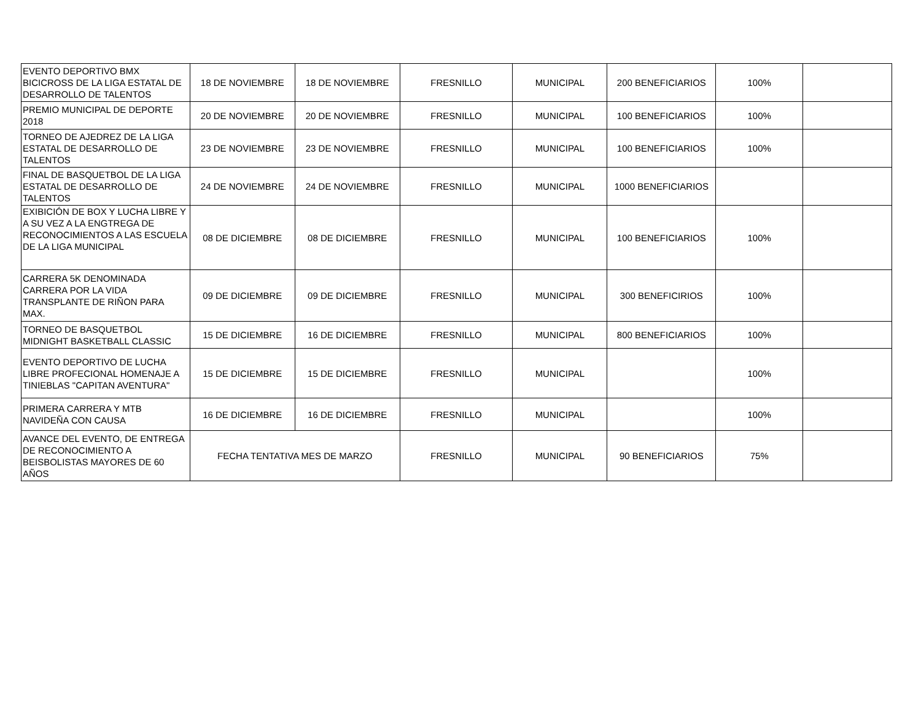| EVENTO DEPORTIVO BMX BICICROSS DE LA LIGA ESTATAL DE DESARROLLO DE TALENTOS | 18 DE NOVIEMBRE | 18 DE NOVIEMBRE | FRESNILLO | MUNICIPAL | 200 BENEFICIARIOS | 100% | |
| PREMIO MUNICIPAL DE DEPORTE 2018 | 20 DE NOVIEMBRE | 20 DE NOVIEMBRE | FRESNILLO | MUNICIPAL | 100 BENEFICIARIOS | 100% | |
| TORNEO DE AJEDREZ DE LA LIGA ESTATAL DE DESARROLLO DE TALENTOS | 23 DE NOVIEMBRE | 23 DE NOVIEMBRE | FRESNILLO | MUNICIPAL | 100 BENEFICIARIOS | 100% | |
| FINAL DE BASQUETBOL DE LA LIGA ESTATAL DE DESARROLLO DE TALENTOS | 24 DE NOVIEMBRE | 24 DE NOVIEMBRE | FRESNILLO | MUNICIPAL | 1000 BENEFICIARIOS | | |
| EXIBICIÓN DE BOX Y LUCHA LIBRE Y A SU VEZ A LA ENGTREGA DE RECONOCIMIENTOS A LAS ESCUELA DE LA LIGA MUNICIPAL | 08 DE DICIEMBRE | 08 DE DICIEMBRE | FRESNILLO | MUNICIPAL | 100 BENEFICIARIOS | 100% | |
| CARRERA 5K DENOMINADA CARRERA POR LA VIDA TRANSPLANTE DE RIÑON PARA MAX. | 09 DE DICIEMBRE | 09 DE DICIEMBRE | FRESNILLO | MUNICIPAL | 300 BENEFICIRIOS | 100% | |
| TORNEO DE BASQUETBOL MIDNIGHT BASKETBALL CLASSIC | 15 DE DICIEMBRE | 16 DE DICIEMBRE | FRESNILLO | MUNICIPAL | 800 BENEFICIARIOS | 100% | |
| EVENTO DEPORTIVO DE LUCHA LIBRE PROFECIONAL HOMENAJE A TINIEBLAS "CAPITAN AVENTURA" | 15 DE DICIEMBRE | 15 DE DICIEMBRE | FRESNILLO | MUNICIPAL | | 100% | |
| PRIMERA CARRERA Y MTB NAVIDEÑA CON CAUSA | 16 DE DICIEMBRE | 16 DE DICIEMBRE | FRESNILLO | MUNICIPAL | | 100% | |
| AVANCE DEL EVENTO, DE ENTREGA DE RECONOCIMIENTO A BEISBOLISTAS MAYORES DE 60 AÑOS | FECHA TENTATIVA MES DE MARZO | | FRESNILLO | MUNICIPAL | 90 BENEFICIARIOS | 75% | |